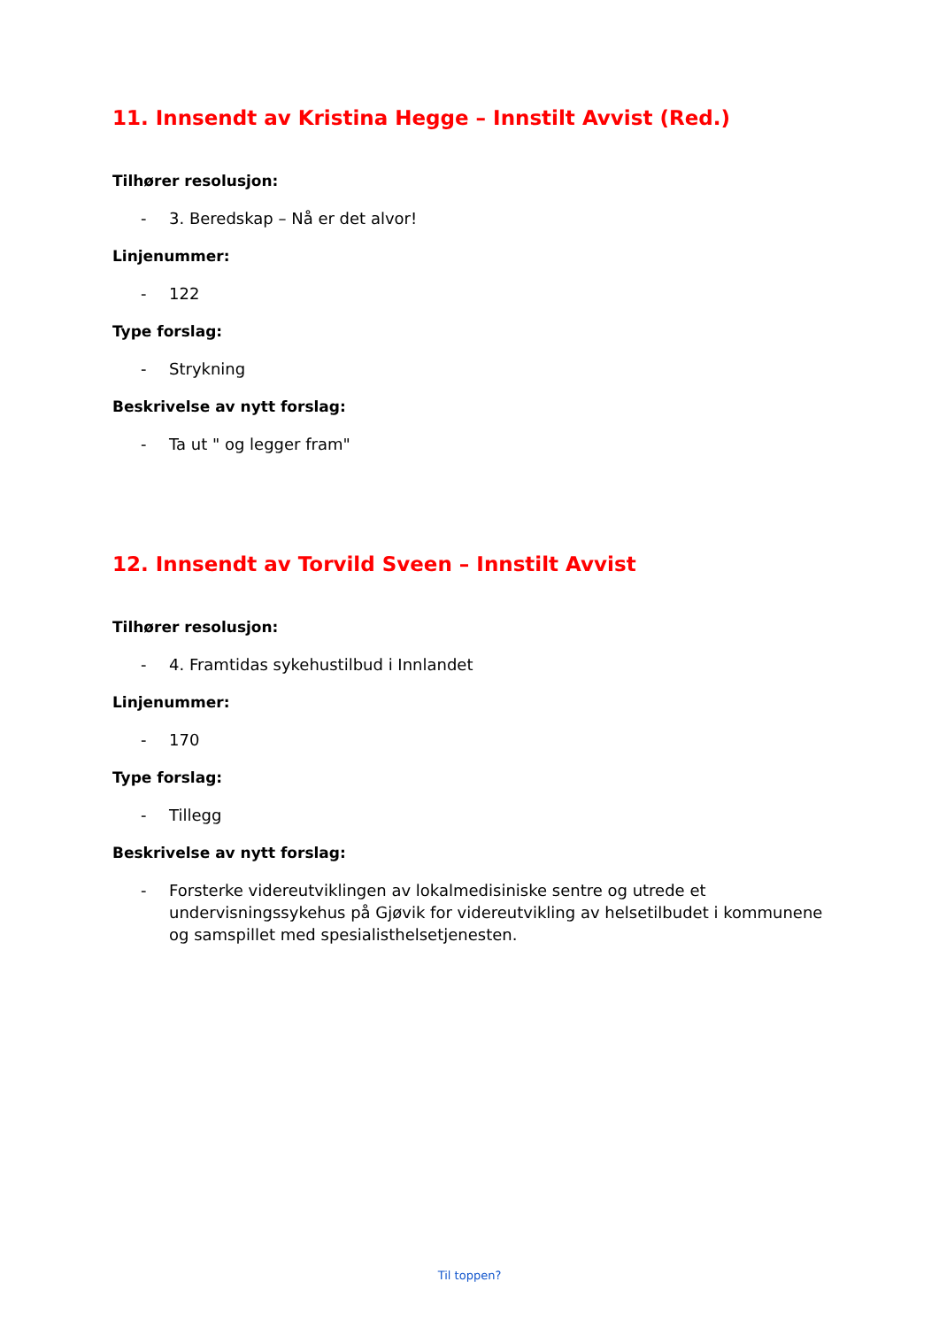11. Innsendt av Kristina Hegge – Innstilt Avvist (Red.)
Tilhører resolusjon:
- 3. Beredskap – Nå er det alvor!
Linjenummer:
- 122
Type forslag:
- Strykning
Beskrivelse av nytt forslag:
- Ta ut " og legger fram"
12. Innsendt av Torvild Sveen – Innstilt Avvist
Tilhører resolusjon:
- 4. Framtidas sykehustilbud i Innlandet
Linjenummer:
- 170
Type forslag:
- Tillegg
Beskrivelse av nytt forslag:
- Forsterke videreutviklingen av lokalmedisiniske sentre og utrede et undervisningssykehus på Gjøvik for videreutvikling av helsetilbudet i kommunene og samspillet med spesialisthelsetjenesten.
Til toppen?